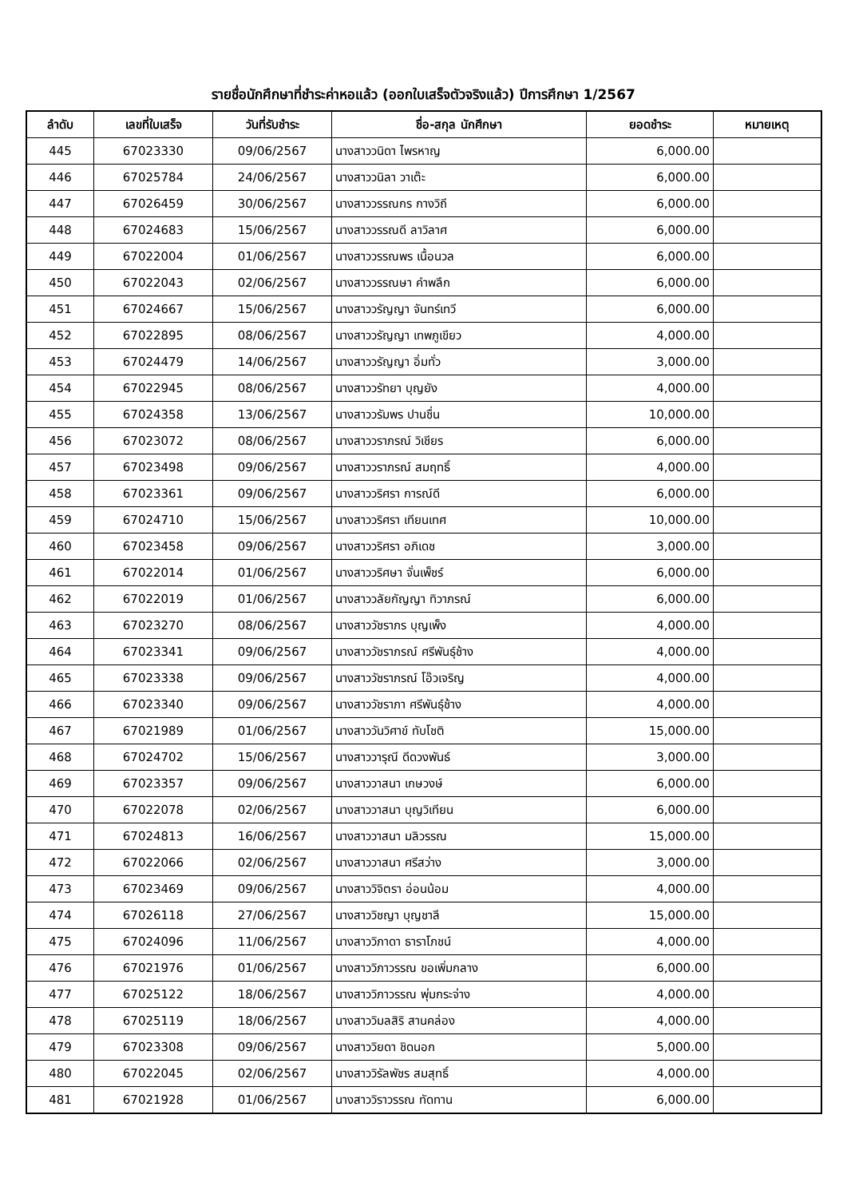รายชื่อนักศึกษาที่ชำระค่าหอแล้ว (ออกใบเสร็จตัวจริงแล้ว) ปีการศึกษา 1/2567
| ลำดับ | เลขที่ใบเสร็จ | วันที่รับชำระ | ชื่อ-สกุล นักศึกษา | ยอดชำระ | หมายเหตุ |
| --- | --- | --- | --- | --- | --- |
| 445 | 67023330 | 09/06/2567 | นางสาววนิดา ไพรหาญ | 6,000.00 | |
| 446 | 67025784 | 24/06/2567 | นางสาววนิลา วาเต๊ะ | 6,000.00 | |
| 447 | 67026459 | 30/06/2567 | นางสาววรรณกร กางวิถี | 6,000.00 | |
| 448 | 67024683 | 15/06/2567 | นางสาววรรณดี ลาวิลาศ | 6,000.00 | |
| 449 | 67022004 | 01/06/2567 | นางสาววรรณพร เนื้อนวล | 6,000.00 | |
| 450 | 67022043 | 02/06/2567 | นางสาววรรณษา คำพลึก | 6,000.00 | |
| 451 | 67024667 | 15/06/2567 | นางสาววรัญญา จันทร์เทวี | 6,000.00 | |
| 452 | 67022895 | 08/06/2567 | นางสาววรัญญา เทพภูเขียว | 4,000.00 | |
| 453 | 67024479 | 14/06/2567 | นางสาววรัญญา อิ่มทั่ว | 3,000.00 | |
| 454 | 67022945 | 08/06/2567 | นางสาววรัทยา บุญยัง | 4,000.00 | |
| 455 | 67024358 | 13/06/2567 | นางสาววรัมพร ปานชื่น | 10,000.00 | |
| 456 | 67023072 | 08/06/2567 | นางสาววราภรณ์ วิเชียร | 6,000.00 | |
| 457 | 67023498 | 09/06/2567 | นางสาววราภรณ์ สมฤทธิ์ | 4,000.00 | |
| 458 | 67023361 | 09/06/2567 | นางสาววริศรา การณ์ดี | 6,000.00 | |
| 459 | 67024710 | 15/06/2567 | นางสาววริศรา เทียนเทศ | 10,000.00 | |
| 460 | 67023458 | 09/06/2567 | นางสาววริศรา อภิเดช | 3,000.00 | |
| 461 | 67022014 | 01/06/2567 | นางสาววริศษา จั่นเพ็ชร์ | 6,000.00 | |
| 462 | 67022019 | 01/06/2567 | นางสาววลัยกัญญา ทิวาภรณ์ | 6,000.00 | |
| 463 | 67023270 | 08/06/2567 | นางสาววัชราภร บุญเพ็ง | 4,000.00 | |
| 464 | 67023341 | 09/06/2567 | นางสาววัชราภรณ์ ศรีพันธุ์ช้าง | 4,000.00 | |
| 465 | 67023338 | 09/06/2567 | นางสาววัชราภรณ์ โอ๊วเจริญ | 4,000.00 | |
| 466 | 67023340 | 09/06/2567 | นางสาววัชราภา ศรีพันธุ์ช้าง | 4,000.00 | |
| 467 | 67021989 | 01/06/2567 | นางสาววันวิศาข์ ทับโชติ | 15,000.00 | |
| 468 | 67024702 | 15/06/2567 | นางสาววารุณี ดีดวงพันธ์ | 3,000.00 | |
| 469 | 67023357 | 09/06/2567 | นางสาววาสนา เกษวงษ์ | 6,000.00 | |
| 470 | 67022078 | 02/06/2567 | นางสาววาสนา บุญวิเทียน | 6,000.00 | |
| 471 | 67024813 | 16/06/2567 | นางสาววาสนา มลิวรรณ | 15,000.00 | |
| 472 | 67022066 | 02/06/2567 | นางสาววาสนา ศรีสว่าง | 3,000.00 | |
| 473 | 67023469 | 09/06/2567 | นางสาววิจิตรา อ่อนน้อม | 4,000.00 | |
| 474 | 67026118 | 27/06/2567 | นางสาววิชญา บุญชาลี | 15,000.00 | |
| 475 | 67024096 | 11/06/2567 | นางสาววิภาดา ธาราโภชน์ | 4,000.00 | |
| 476 | 67021976 | 01/06/2567 | นางสาววิภาวรรณ ขอเพิ่มกลาง | 6,000.00 | |
| 477 | 67025122 | 18/06/2567 | นางสาววิภาวรรณ พุ่มกระจ่าง | 4,000.00 | |
| 478 | 67025119 | 18/06/2567 | นางสาววิมลสิริ สานคล่อง | 4,000.00 | |
| 479 | 67023308 | 09/06/2567 | นางสาววิยดา ชิดนอก | 5,000.00 | |
| 480 | 67022045 | 02/06/2567 | นางสาววิรัลพัชร สมสุทธิ์ | 4,000.00 | |
| 481 | 67021928 | 01/06/2567 | นางสาววิราวรรณ ทัดทาน | 6,000.00 | |